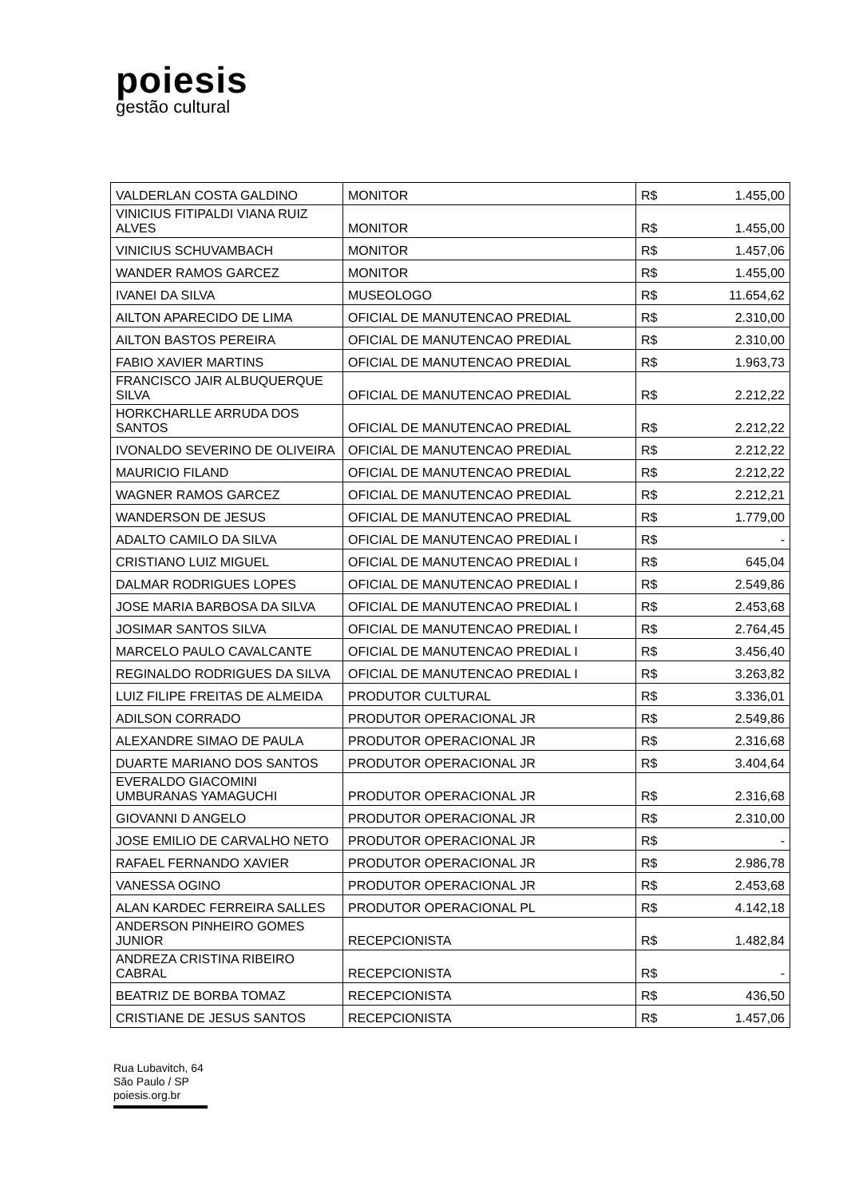poiesis
gestão cultural
| VALDERLAN COSTA GALDINO | MONITOR | R$ | 1.455,00 |
| VINICIUS FITIPALDI VIANA RUIZ ALVES | MONITOR | R$ | 1.455,00 |
| VINICIUS SCHUVAMBACH | MONITOR | R$ | 1.457,06 |
| WANDER RAMOS GARCEZ | MONITOR | R$ | 1.455,00 |
| IVANEI DA SILVA | MUSEOLOGO | R$ | 11.654,62 |
| AILTON APARECIDO DE LIMA | OFICIAL DE MANUTENCAO PREDIAL | R$ | 2.310,00 |
| AILTON BASTOS PEREIRA | OFICIAL DE MANUTENCAO PREDIAL | R$ | 2.310,00 |
| FABIO XAVIER MARTINS | OFICIAL DE MANUTENCAO PREDIAL | R$ | 1.963,73 |
| FRANCISCO JAIR ALBUQUERQUE SILVA | OFICIAL DE MANUTENCAO PREDIAL | R$ | 2.212,22 |
| HORKCHARLLE ARRUDA DOS SANTOS | OFICIAL DE MANUTENCAO PREDIAL | R$ | 2.212,22 |
| IVONALDO SEVERINO DE OLIVEIRA | OFICIAL DE MANUTENCAO PREDIAL | R$ | 2.212,22 |
| MAURICIO FILAND | OFICIAL DE MANUTENCAO PREDIAL | R$ | 2.212,22 |
| WAGNER RAMOS GARCEZ | OFICIAL DE MANUTENCAO PREDIAL | R$ | 2.212,21 |
| WANDERSON DE JESUS | OFICIAL DE MANUTENCAO PREDIAL | R$ | 1.779,00 |
| ADALTO CAMILO DA SILVA | OFICIAL DE MANUTENCAO PREDIAL I | R$ | - |
| CRISTIANO LUIZ MIGUEL | OFICIAL DE MANUTENCAO PREDIAL I | R$ | 645,04 |
| DALMAR RODRIGUES LOPES | OFICIAL DE MANUTENCAO PREDIAL I | R$ | 2.549,86 |
| JOSE MARIA BARBOSA DA SILVA | OFICIAL DE MANUTENCAO PREDIAL I | R$ | 2.453,68 |
| JOSIMAR SANTOS SILVA | OFICIAL DE MANUTENCAO PREDIAL I | R$ | 2.764,45 |
| MARCELO PAULO CAVALCANTE | OFICIAL DE MANUTENCAO PREDIAL I | R$ | 3.456,40 |
| REGINALDO RODRIGUES DA SILVA | OFICIAL DE MANUTENCAO PREDIAL I | R$ | 3.263,82 |
| LUIZ FILIPE FREITAS DE ALMEIDA | PRODUTOR CULTURAL | R$ | 3.336,01 |
| ADILSON CORRADO | PRODUTOR OPERACIONAL JR | R$ | 2.549,86 |
| ALEXANDRE SIMAO DE PAULA | PRODUTOR OPERACIONAL JR | R$ | 2.316,68 |
| DUARTE MARIANO DOS SANTOS | PRODUTOR OPERACIONAL JR | R$ | 3.404,64 |
| EVERALDO GIACOMINI UMBURANAS YAMAGUCHI | PRODUTOR OPERACIONAL JR | R$ | 2.316,68 |
| GIOVANNI D ANGELO | PRODUTOR OPERACIONAL JR | R$ | 2.310,00 |
| JOSE EMILIO DE CARVALHO NETO | PRODUTOR OPERACIONAL JR | R$ | - |
| RAFAEL FERNANDO XAVIER | PRODUTOR OPERACIONAL JR | R$ | 2.986,78 |
| VANESSA OGINO | PRODUTOR OPERACIONAL JR | R$ | 2.453,68 |
| ALAN KARDEC FERREIRA SALLES | PRODUTOR OPERACIONAL PL | R$ | 4.142,18 |
| ANDERSON PINHEIRO GOMES JUNIOR | RECEPCIONISTA | R$ | 1.482,84 |
| ANDREZA CRISTINA RIBEIRO CABRAL | RECEPCIONISTA | R$ | - |
| BEATRIZ DE BORBA TOMAZ | RECEPCIONISTA | R$ | 436,50 |
| CRISTIANE DE JESUS SANTOS | RECEPCIONISTA | R$ | 1.457,06 |
Rua Lubavitch, 64
São Paulo / SP
poiesis.org.br